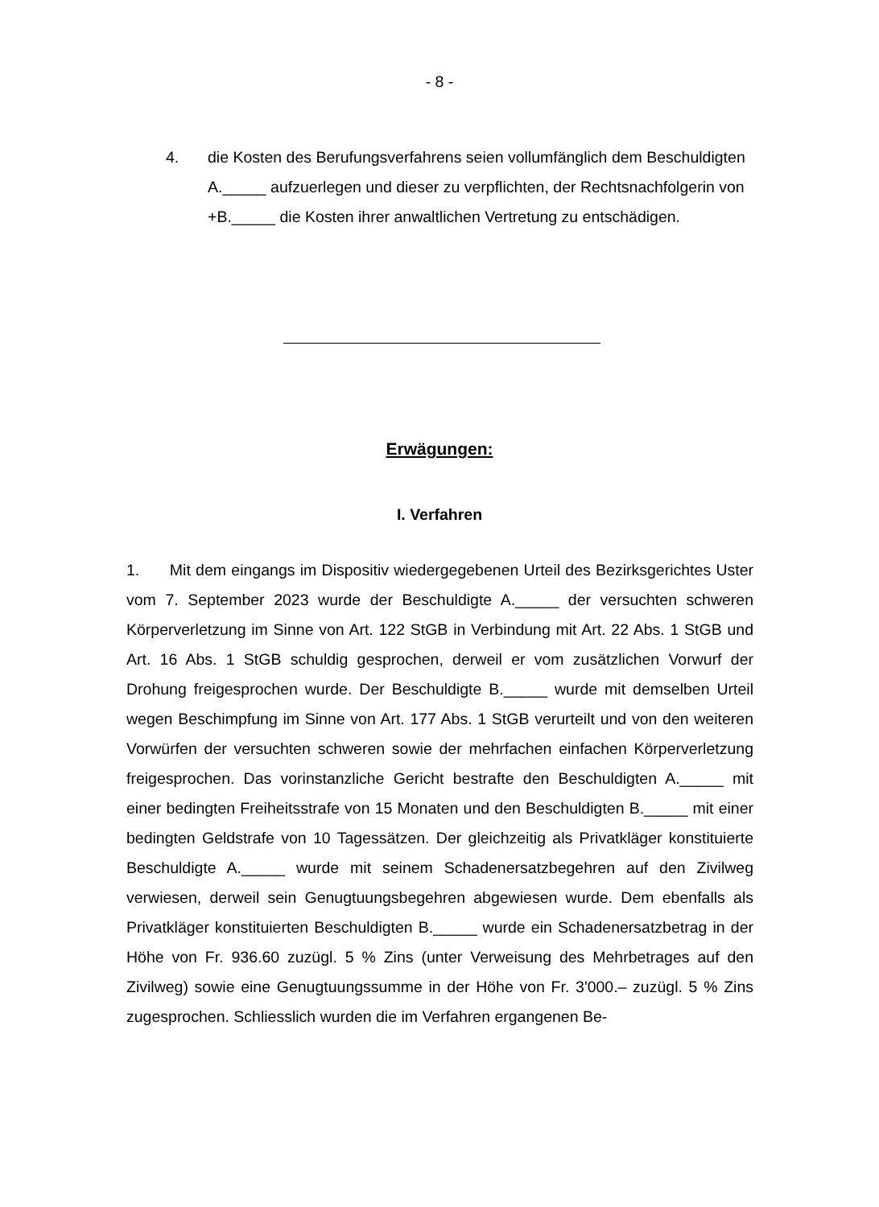- 8 -
4. die Kosten des Berufungsverfahrens seien vollumfänglich dem Beschuldigten A._____ aufzuerlegen und dieser zu verpflichten, der Rechtsnachfolgerin von +B._____ die Kosten ihrer anwaltlichen Vertretung zu entschädigen.
Erwägungen:
I. Verfahren
1. Mit dem eingangs im Dispositiv wiedergegebenen Urteil des Bezirksgerichtes Uster vom 7. September 2023 wurde der Beschuldigte A._____ der versuchten schweren Körperverletzung im Sinne von Art. 122 StGB in Verbindung mit Art. 22 Abs. 1 StGB und Art. 16 Abs. 1 StGB schuldig gesprochen, derweil er vom zusätzlichen Vorwurf der Drohung freigesprochen wurde. Der Beschuldigte B._____ wurde mit demselben Urteil wegen Beschimpfung im Sinne von Art. 177 Abs. 1 StGB verurteilt und von den weiteren Vorwürfen der versuchten schweren sowie der mehrfachen einfachen Körperverletzung freigesprochen. Das vorinstanzliche Gericht bestrafte den Beschuldigten A._____ mit einer bedingten Freiheitsstrafe von 15 Monaten und den Beschuldigten B._____ mit einer bedingten Geldstrafe von 10 Tagessätzen. Der gleichzeitig als Privatkläger konstituierte Beschuldigte A._____ wurde mit seinem Schadenersatzbegehren auf den Zivilweg verwiesen, derweil sein Genugtuungsbegehren abgewiesen wurde. Dem ebenfalls als Privatkläger konstituierten Beschuldigten B._____ wurde ein Schadenersatzbetrag in der Höhe von Fr. 936.60 zuzügl. 5 % Zins (unter Verweisung des Mehrbetrages auf den Zivilweg) sowie eine Genugtuungssumme in der Höhe von Fr. 3'000.– zuzügl. 5 % Zins zugesprochen. Schliesslich wurden die im Verfahren ergangenen Be-